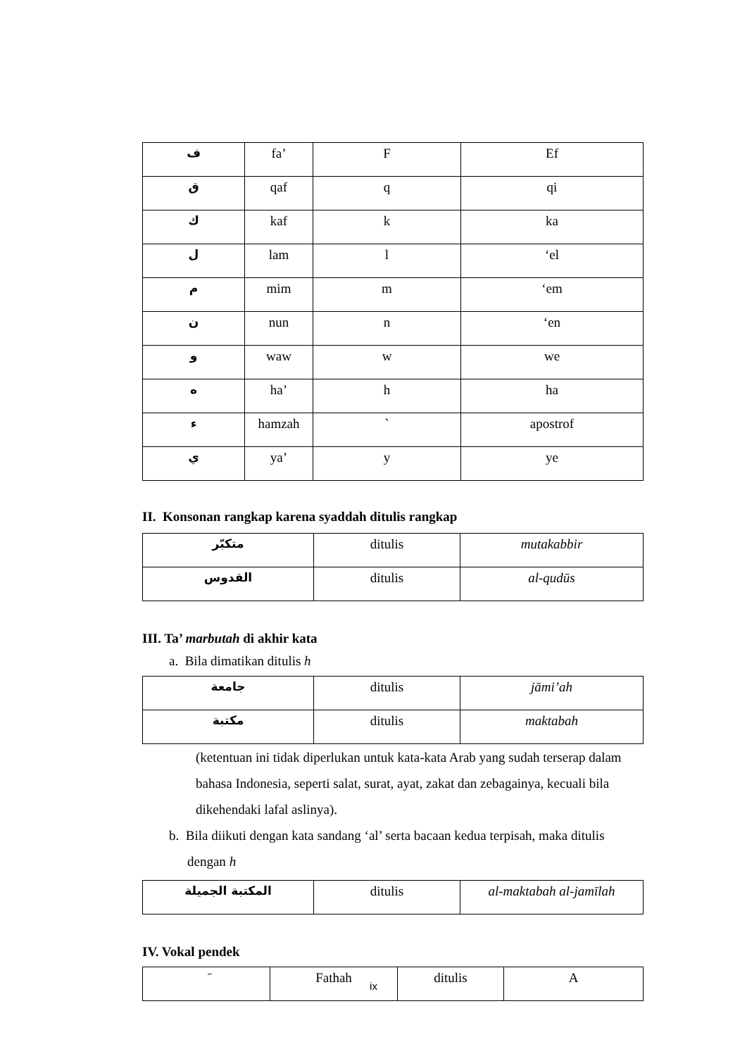| ف | fa’ | F | Ef |
| ق | qaf | q | qi |
| ك | kaf | k | ka |
| ل | lam | l | ‘el |
| م | mim | m | ‘em |
| ن | nun | n | ‘en |
| و | waw | w | we |
| ه | ha’ | h | ha |
| ء | hamzah | ` | apostrof |
| ي | ya’ | y | ye |
II. Konsonan rangkap karena syaddah ditulis rangkap
| متكبّر | ditulis | mutakabbir |
| القدوس | ditulis | al-qudūs |
III. Ta’ marbutah di akhir kata
a. Bila dimatikan ditulis h
| جامعة | ditulis | jāmi’ah |
| مكتبة | ditulis | maktabah |
(ketentuan ini tidak diperlukan untuk kata-kata Arab yang sudah terserap dalam bahasa Indonesia, seperti salat, surat, ayat, zakat dan zebagainya, kecuali bila dikehendaki lafal aslinya).
b. Bila diikuti dengan kata sandang ‘al’ serta bacaan kedua terpisah, maka ditulis dengan h
| المكتبة الجميلة | ditulis | al-maktabah al-jamīlah |
IV. Vokal pendek
| َ | Fathah | ditulis | A |
ix